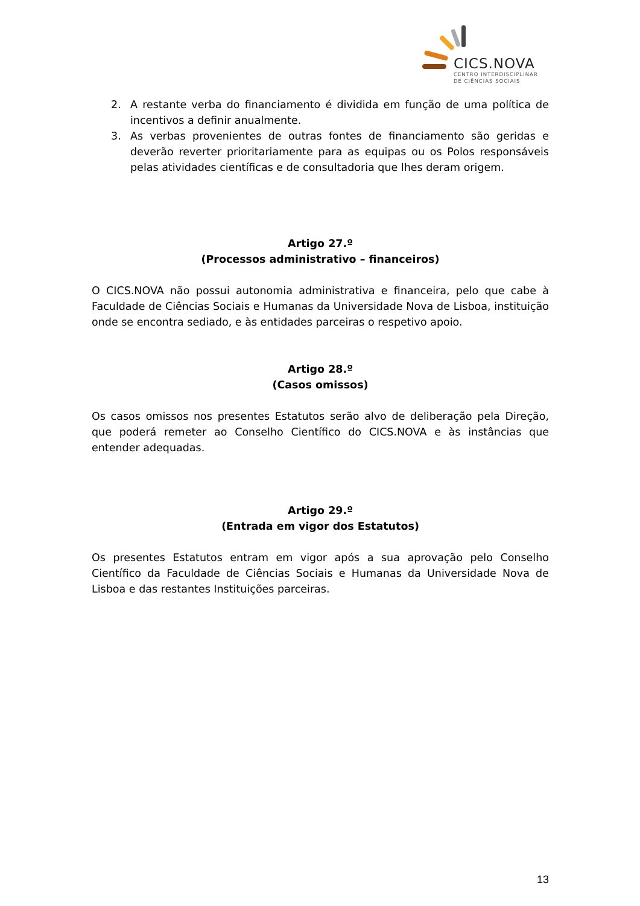CICS.NOVA
CENTRO INTERDISCIPLINAR
DE CIÊNCIAS SOCIAIS
2. A restante verba do financiamento é dividida em função de uma política de incentivos a definir anualmente.
3. As verbas provenientes de outras fontes de financiamento são geridas e deverão reverter prioritariamente para as equipas ou os Polos responsáveis pelas atividades científicas e de consultadoria que lhes deram origem.
Artigo 27.º
(Processos administrativo – financeiros)
O CICS.NOVA não possui autonomia administrativa e financeira, pelo que cabe à Faculdade de Ciências Sociais e Humanas da Universidade Nova de Lisboa, instituição onde se encontra sediado, e às entidades parceiras o respetivo apoio.
Artigo 28.º
(Casos omissos)
Os casos omissos nos presentes Estatutos serão alvo de deliberação pela Direção, que poderá remeter ao Conselho Científico do CICS.NOVA e às instâncias que entender adequadas.
Artigo 29.º
(Entrada em vigor dos Estatutos)
Os presentes Estatutos entram em vigor após a sua aprovação pelo Conselho Científico da Faculdade de Ciências Sociais e Humanas da Universidade Nova de Lisboa e das restantes Instituições parceiras.
13